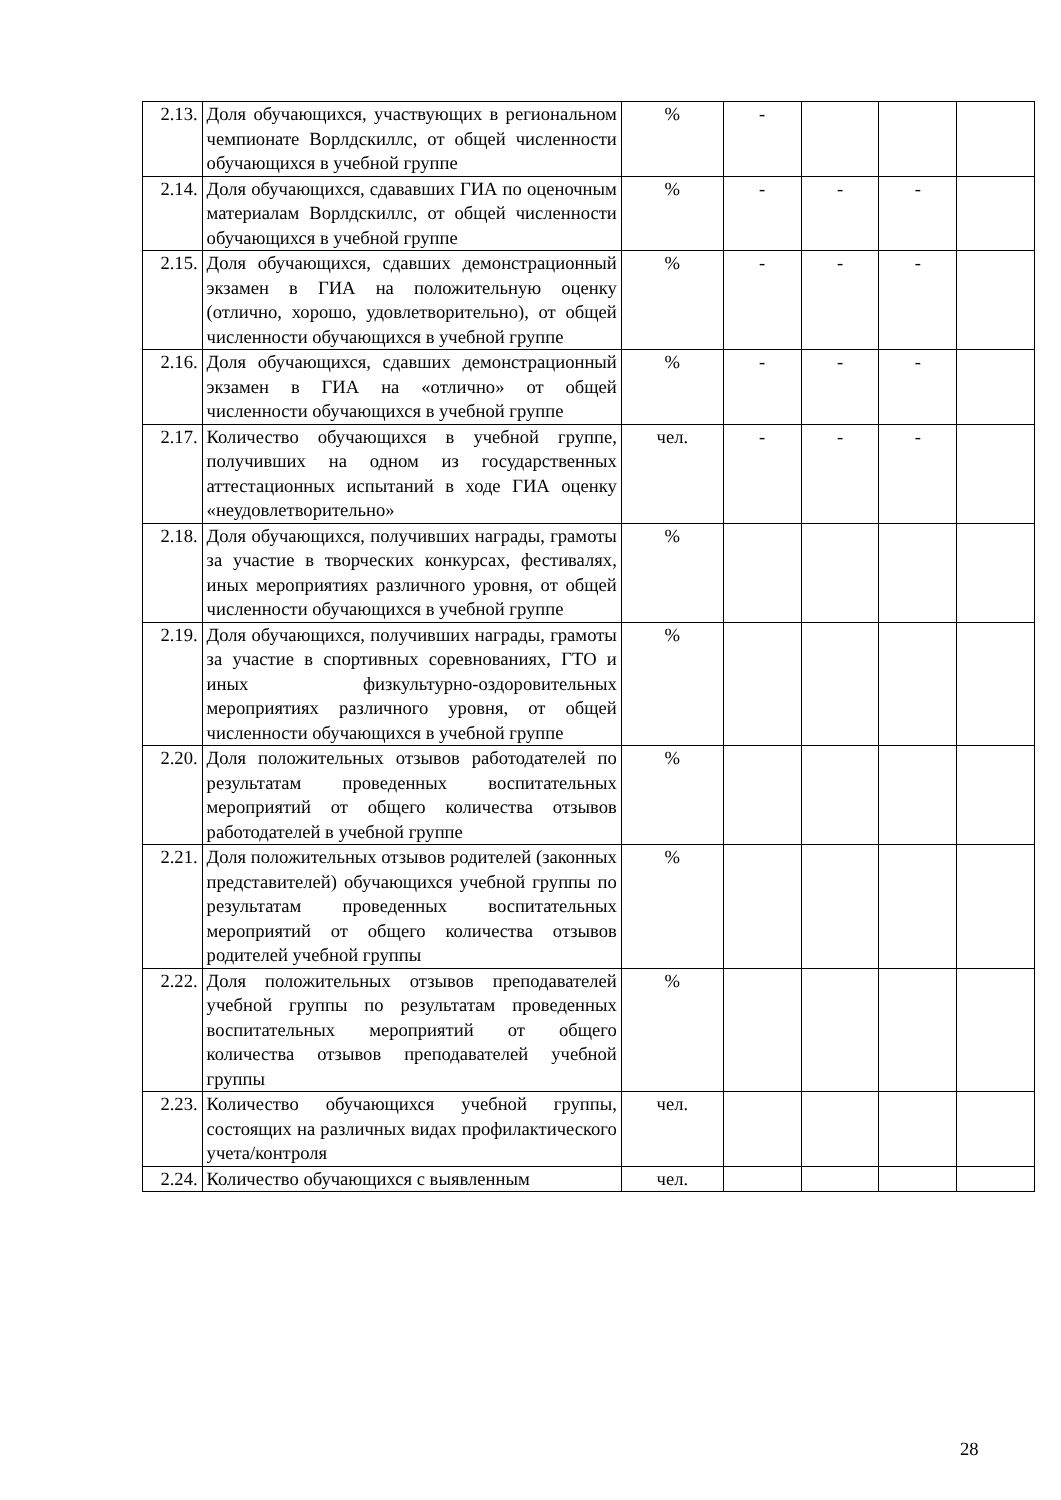| 2.13. | Доля обучающихся, участвующих в региональном чемпионате Ворлдскиллс, от общей численности обучающихся в учебной группе | % | - | | | |
| 2.14. | Доля обучающихся, сдававших ГИА по оценочным материалам Ворлдскиллс, от общей численности обучающихся в учебной группе | % | - | - | - | |
| 2.15. | Доля обучающихся, сдавших демонстрационный экзамен в ГИА на положительную оценку (отлично, хорошо, удовлетворительно), от общей численности обучающихся в учебной группе | % | - | - | - | |
| 2.16. | Доля обучающихся, сдавших демонстрационный экзамен в ГИА на «отлично» от общей численности обучающихся в учебной группе | % | - | - | - | |
| 2.17. | Количество обучающихся в учебной группе, получивших на одном из государственных аттестационных испытаний в ходе ГИА оценку «неудовлетворительно» | чел. | - | - | - | |
| 2.18. | Доля обучающихся, получивших награды, грамоты за участие в творческих конкурсах, фестивалях, иных мероприятиях различного уровня, от общей численности обучающихся в учебной группе | % | | | | |
| 2.19. | Доля обучающихся, получивших награды, грамоты за участие в спортивных соревнованиях, ГТО и иных физкультурно-оздоровительных мероприятиях различного уровня, от общей численности обучающихся в учебной группе | % | | | | |
| 2.20. | Доля положительных отзывов работодателей по результатам проведенных воспитательных мероприятий от общего количества отзывов работодателей в учебной группе | % | | | | |
| 2.21. | Доля положительных отзывов родителей (законных представителей) обучающихся учебной группы по результатам проведенных воспитательных мероприятий от общего количества отзывов родителей учебной группы | % | | | | |
| 2.22. | Доля положительных отзывов преподавателей учебной группы по результатам проведенных воспитательных мероприятий от общего количества отзывов преподавателей учебной группы | % | | | | |
| 2.23. | Количество обучающихся учебной группы, состоящих на различных видах профилактического учета/контроля | чел. | | | | |
| 2.24. | Количество обучающихся с выявленным | чел. | | | | |
28